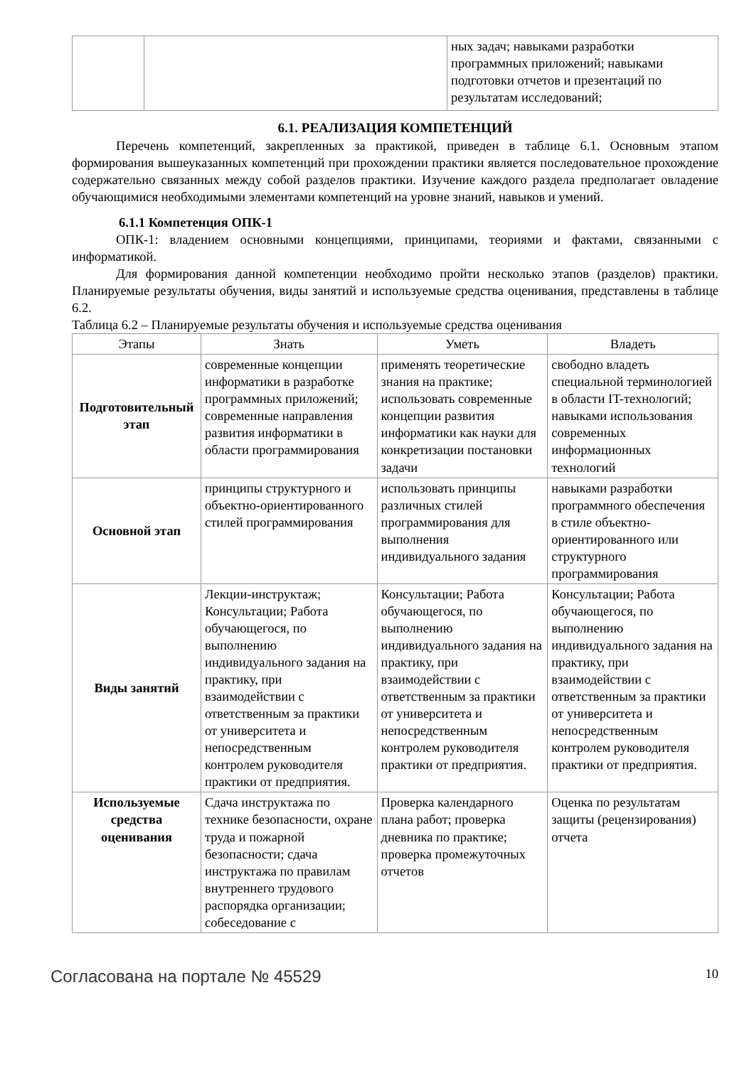| | | ных задач; навыками разработки программных приложений; навыками подготовки отчетов и презентаций по результатам исследований; |
6.1. РЕАЛИЗАЦИЯ КОМПЕТЕНЦИЙ
Перечень компетенций, закрепленных за практикой, приведен в таблице 6.1. Основным этапом формирования вышеуказанных компетенций при прохождении практики является последовательное прохождение содержательно связанных между собой разделов практики. Изучение каждого раздела предполагает овладение обучающимися необходимыми элементами компетенций на уровне знаний, навыков и умений.
6.1.1 Компетенция ОПК-1
ОПК-1: владением основными концепциями, принципами, теориями и фактами, связанными с информатикой.
Для формирования данной компетенции необходимо пройти несколько этапов (разделов) практики. Планируемые результаты обучения, виды занятий и используемые средства оценивания, представлены в таблице 6.2.
Таблица 6.2 – Планируемые результаты обучения и используемые средства оценивания
| Этапы | Знать | Уметь | Владеть |
| --- | --- | --- | --- |
| Подготовительный этап | современные концепции информатики в разработке программных приложений; современные направления развития информатики в области программирования | применять теоретические знания на практике; использовать современные концепции развития информатики как науки для конкретизации постановки задачи | свободно владеть специальной терминологией в области IT-технологий; навыками использования современных информационных технологий |
| Основной этап | принципы структурного и объектно-ориентированного стилей программирования | использовать принципы различных стилей программирования для выполнения индивидуального задания | навыками разработки программного обеспечения в стиле объектно-ориентированного или структурного программирования |
| Виды занятий | Лекции-инструктаж; Консультации; Работа обучающегося, по выполнению индивидуального задания на практику, при взаимодействии с ответственным за практики от университета и непосредственным контролем руководителя практики от предприятия. | Консультации; Работа обучающегося, по выполнению индивидуального задания на практику, при взаимодействии с ответственным за практики от университета и непосредственным контролем руководителя практики от предприятия. | Консультации; Работа обучающегося, по выполнению индивидуального задания на практику, при взаимодействии с ответственным за практики от университета и непосредственным контролем руководителя практики от предприятия. |
| Используемые средства оценивания | Сдача инструктажа по технике безопасности, охране труда и пожарной безопасности; сдача инструктажа по правилам внутреннего трудового распорядка организации; собеседование с | Проверка календарного плана работ; проверка дневника по практике; проверка промежуточных отчетов | Оценка по результатам защиты (рецензирования) отчета |
Согласована на портале № 45529 10